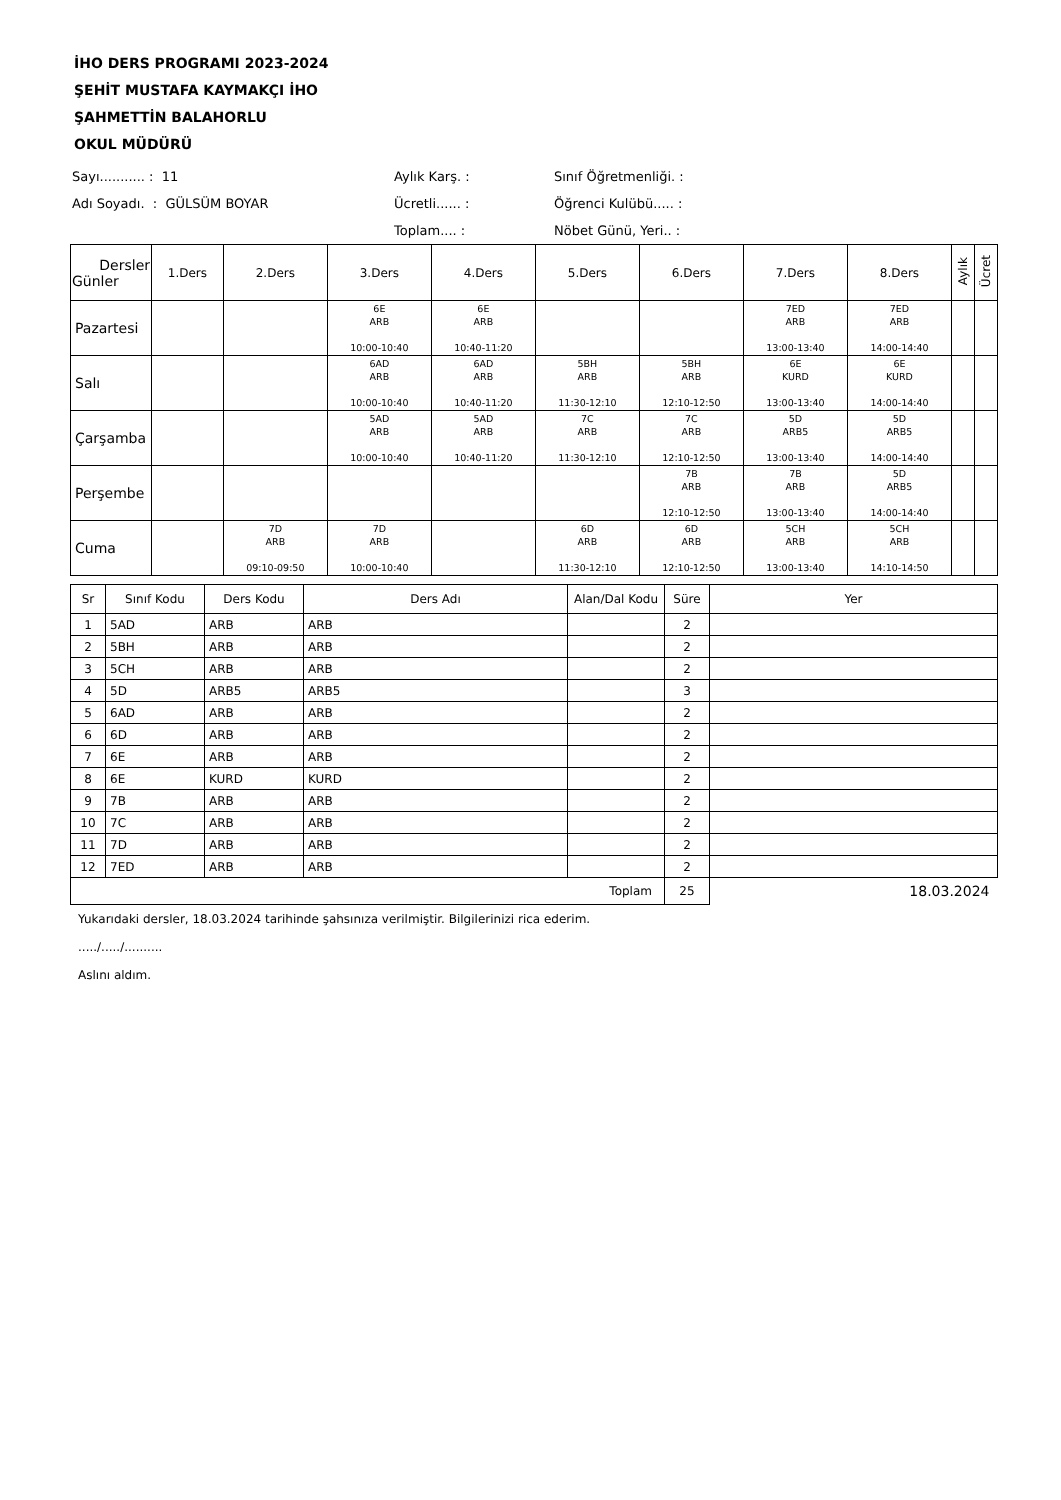İHO DERS PROGRAMI 2023-2024
ŞEHİT MUSTAFA KAYMAKÇI İHO
ŞAHMETTİN BALAHORLU
OKUL MÜDÜRÜ
Sayı........... : 11
Aylık Karş. :
Sınıf Öğretmenliği. :
Adı Soyadı. : GÜLSÜM BOYAR
Ücretli...... :
Öğrenci Kulübü..... :
Toplam.... :
Nöbet Günü, Yeri.. :
| Dersler Günler | 1.Ders | 2.Ders | 3.Ders | 4.Ders | 5.Ders | 6.Ders | 7.Ders | 8.Ders | Aylık | Ücret |
| --- | --- | --- | --- | --- | --- | --- | --- | --- | --- | --- |
| Pazartesi | | | 6E ARB 10:00-10:40 | 6E ARB 10:40-11:20 | | | 7ED ARB 13:00-13:40 | 7ED ARB 14:00-14:40 | | |
| Salı | | | 6AD ARB 10:00-10:40 | 6AD ARB 10:40-11:20 | 5BH ARB 11:30-12:10 | 5BH ARB 12:10-12:50 | 6E KURD 13:00-13:40 | 6E KURD 14:00-14:40 | | |
| Çarşamba | | | 5AD ARB 10:00-10:40 | 5AD ARB 10:40-11:20 | 7C ARB 11:30-12:10 | 7C ARB 12:10-12:50 | 5D ARB5 13:00-13:40 | 5D ARB5 14:00-14:40 | | |
| Perşembe | | | | | | 7B ARB 12:10-12:50 | 7B ARB 13:00-13:40 | 5D ARB5 14:00-14:40 | | |
| Cuma | | 7D ARB 09:10-09:50 | 7D ARB 10:00-10:40 | | 6D ARB 11:30-12:10 | 6D ARB 12:10-12:50 | 5CH ARB 13:00-13:40 | 5CH ARB 14:10-14:50 | | |
| Sr | Sınıf Kodu | Ders Kodu | Ders Adı | Alan/Dal Kodu | Süre | Yer |
| --- | --- | --- | --- | --- | --- | --- |
| 1 | 5AD | ARB | ARB | | 2 | |
| 2 | 5BH | ARB | ARB | | 2 | |
| 3 | 5CH | ARB | ARB | | 2 | |
| 4 | 5D | ARB5 | ARB5 | | 3 | |
| 5 | 6AD | ARB | ARB | | 2 | |
| 6 | 6D | ARB | ARB | | 2 | |
| 7 | 6E | ARB | ARB | | 2 | |
| 8 | 6E | KURD | KURD | | 2 | |
| 9 | 7B | ARB | ARB | | 2 | |
| 10 | 7C | ARB | ARB | | 2 | |
| 11 | 7D | ARB | ARB | | 2 | |
| 12 | 7ED | ARB | ARB | | 2 | |
| Toplam | | | | | 25 | 18.03.2024 |
Yukarıdaki dersler, 18.03.2024 tarihinde şahsınıza verilmiştir. Bilgilerinizi rica ederim.
...../...../..........
Aslını aldım.